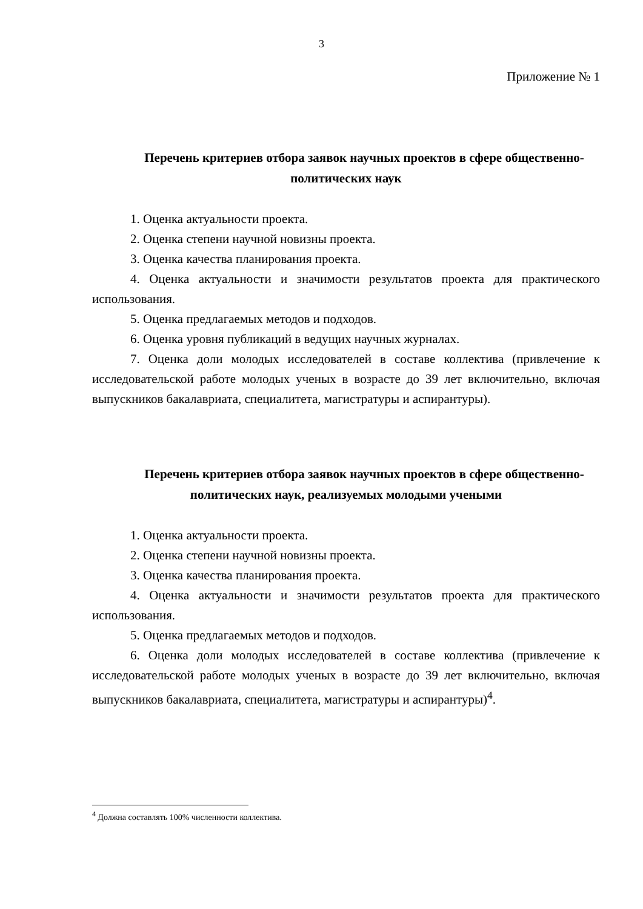3
Приложение № 1
Перечень критериев отбора заявок научных проектов в сфере общественно-политических наук
1. Оценка актуальности проекта.
2. Оценка степени научной новизны проекта.
3. Оценка качества планирования проекта.
4. Оценка актуальности и значимости результатов проекта для практического использования.
5. Оценка предлагаемых методов и подходов.
6. Оценка уровня публикаций в ведущих научных журналах.
7. Оценка доли молодых исследователей в составе коллектива (привлечение к исследовательской работе молодых ученых в возрасте до 39 лет включительно, включая выпускников бакалавриата, специалитета, магистратуры и аспирантуры).
Перечень критериев отбора заявок научных проектов в сфере общественно-политических наук, реализуемых молодыми учеными
1. Оценка актуальности проекта.
2. Оценка степени научной новизны проекта.
3. Оценка качества планирования проекта.
4. Оценка актуальности и значимости результатов проекта для практического использования.
5. Оценка предлагаемых методов и подходов.
6. Оценка доли молодых исследователей в составе коллектива (привлечение к исследовательской работе молодых ученых в возрасте до 39 лет включительно, включая выпускников бакалавриата, специалитета, магистратуры и аспирантуры)<sup>4</sup>.
<sup>4</sup> Должна составлять 100% численности коллектива.